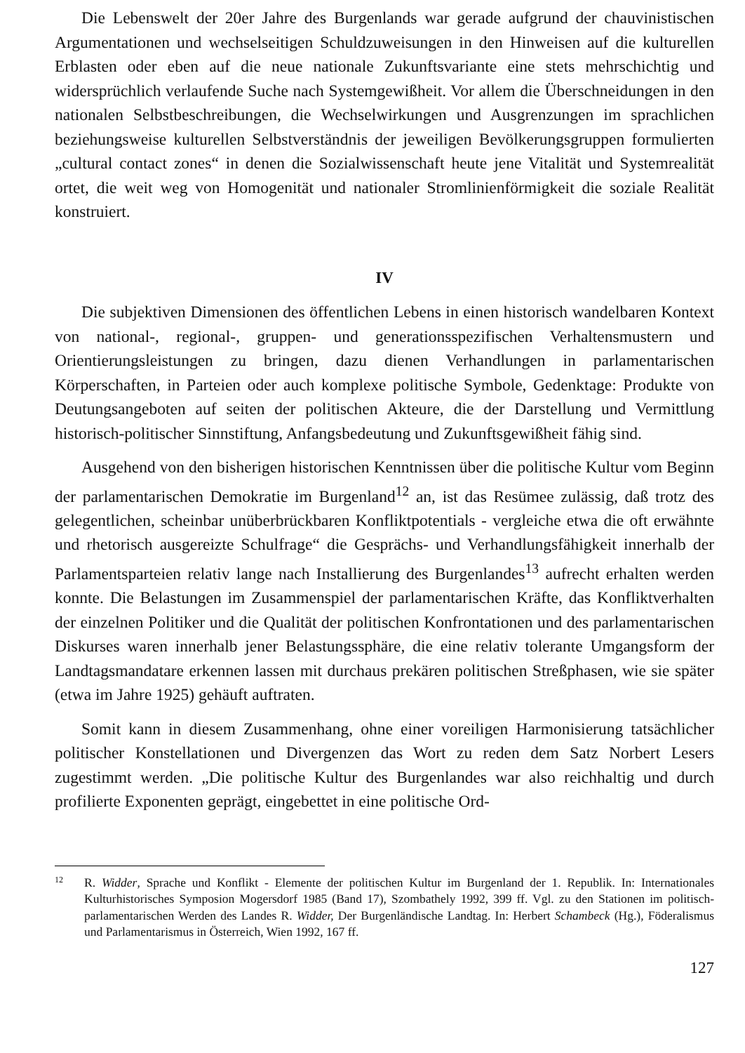Die Lebenswelt der 20er Jahre des Burgenlands war gerade aufgrund der chauvinistischen Argumentationen und wechselseitigen Schuldzuweisungen in den Hinweisen auf die kulturellen Erblasten oder eben auf die neue nationale Zukunftsvariante eine stets mehrschichtig und widersprüchlich verlaufende Suche nach Systemgewißheit. Vor allem die Überschneidungen in den nationalen Selbstbeschreibungen, die Wechselwirkungen und Ausgrenzungen im sprachlichen beziehungsweise kulturellen Selbstverständnis der jeweiligen Bevölkerungsgruppen formulierten „cultural contact zones“ in denen die Sozialwissenschaft heute jene Vitalität und Systemrealität ortet, die weit weg von Homogenität und nationaler Stromlinienförmigkeit die soziale Realität konstruiert.
IV
Die subjektiven Dimensionen des öffentlichen Lebens in einen historisch wandelbaren Kontext von national-, regional-, gruppen- und generationsspezifischen Verhaltensmustern und Orientierungsleistungen zu bringen, dazu dienen Verhandlungen in parlamentarischen Körperschaften, in Parteien oder auch komplexe politische Symbole, Gedenktage: Produkte von Deutungsangeboten auf seiten der politischen Akteure, die der Darstellung und Vermittlung historisch-politischer Sinnstiftung, Anfangsbedeutung und Zukunftsgewißheit fähig sind.
Ausgehend von den bisherigen historischen Kenntnissen über die politische Kultur vom Beginn der parlamentarischen Demokratie im Burgenland<sup>12</sup> an, ist das Resümee zulässig, daß trotz des gelegentlichen, scheinbar unüberbrückbaren Konfliktpotentials - vergleiche etwa die oft erwähnte und rhetorisch ausgereizte Schulfrage“ die Gesprächs- und Verhandlungsfähigkeit innerhalb der Parlamentsparteien relativ lange nach Installierung des Burgenlandes<sup>13</sup> aufrecht erhalten werden konnte. Die Belastungen im Zusammenspiel der parlamentarischen Kräfte, das Konfliktverhalten der einzelnen Politiker und die Qualität der politischen Konfrontationen und des parlamentarischen Diskurses waren innerhalb jener Belastungssphäre, die eine relativ tolerante Umgangsform der Landtagsmandatare erkennen lassen mit durchaus prekären politischen Streßphasen, wie sie später (etwa im Jahre 1925) gehäuft auftraten.
Somit kann in diesem Zusammenhang, ohne einer voreiligen Harmonisierung tatsächlicher politischer Konstellationen und Divergenzen das Wort zu reden dem Satz Norbert Lesers zugestimmt werden. „Die politische Kultur des Burgenlandes war also reichhaltig und durch profilierte Exponenten geprägt, eingebettet in eine politische Ord-
12
R. Widder, Sprache und Konflikt - Elemente der politischen Kultur im Burgenland der 1. Republik. In: Internationales Kulturhistorisches Symposion Mogersdorf 1985 (Band 17), Szombathely 1992, 399 ff. Vgl. zu den Stationen im politisch-parlamentarischen Werden des Landes R. Widder, Der Burgenländische Landtag. In: Herbert Schambeck (Hg.), Föderalismus und Parlamentarismus in Österreich, Wien 1992, 167 ff.
127